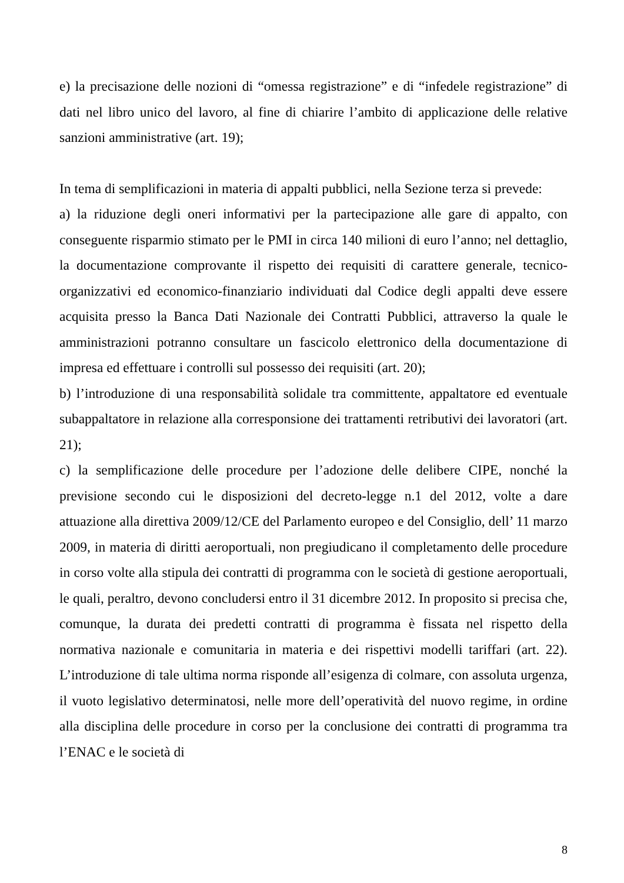e) la precisazione delle nozioni di “omessa registrazione” e di “infedele registrazione” di dati nel libro unico del lavoro, al fine di chiarire l’ambito di applicazione delle relative sanzioni amministrative (art. 19);
In tema di semplificazioni in materia di appalti pubblici, nella Sezione terza si prevede:
a) la riduzione degli oneri informativi per la partecipazione alle gare di appalto, con conseguente risparmio stimato per le PMI in circa 140 milioni di euro l’anno; nel dettaglio, la documentazione comprovante il rispetto dei requisiti di carattere generale, tecnico-organizzativi ed economico-finanziario individuati dal Codice degli appalti deve essere acquisita presso la Banca Dati Nazionale dei Contratti Pubblici, attraverso la quale le amministrazioni potranno consultare un fascicolo elettronico della documentazione di impresa ed effettuare i controlli sul possesso dei requisiti (art. 20);
b) l’introduzione di una responsabilità solidale tra committente, appaltatore ed eventuale subappaltatore in relazione alla corresponsione dei trattamenti retributivi dei lavoratori (art. 21);
c) la semplificazione delle procedure per l’adozione delle delibere CIPE, nonché la previsione secondo cui le disposizioni del decreto-legge n.1 del 2012, volte a dare attuazione alla direttiva 2009/12/CE del Parlamento europeo e del Consiglio, dell’ 11 marzo 2009, in materia di diritti aeroportuali, non pregiudicano il completamento delle procedure in corso volte alla stipula dei contratti di programma con le società di gestione aeroportuali, le quali, peraltro, devono concludersi entro il 31 dicembre 2012. In proposito si precisa che, comunque, la durata dei predetti contratti di programma è fissata nel rispetto della normativa nazionale e comunitaria in materia e dei rispettivi modelli tariffari (art. 22). L’introduzione di tale ultima norma risponde all’esigenza di colmare, con assoluta urgenza, il vuoto legislativo determinatosi, nelle more dell’operatività del nuovo regime, in ordine alla disciplina delle procedure in corso per la conclusione dei contratti di programma tra l’ENAC e le società di
8